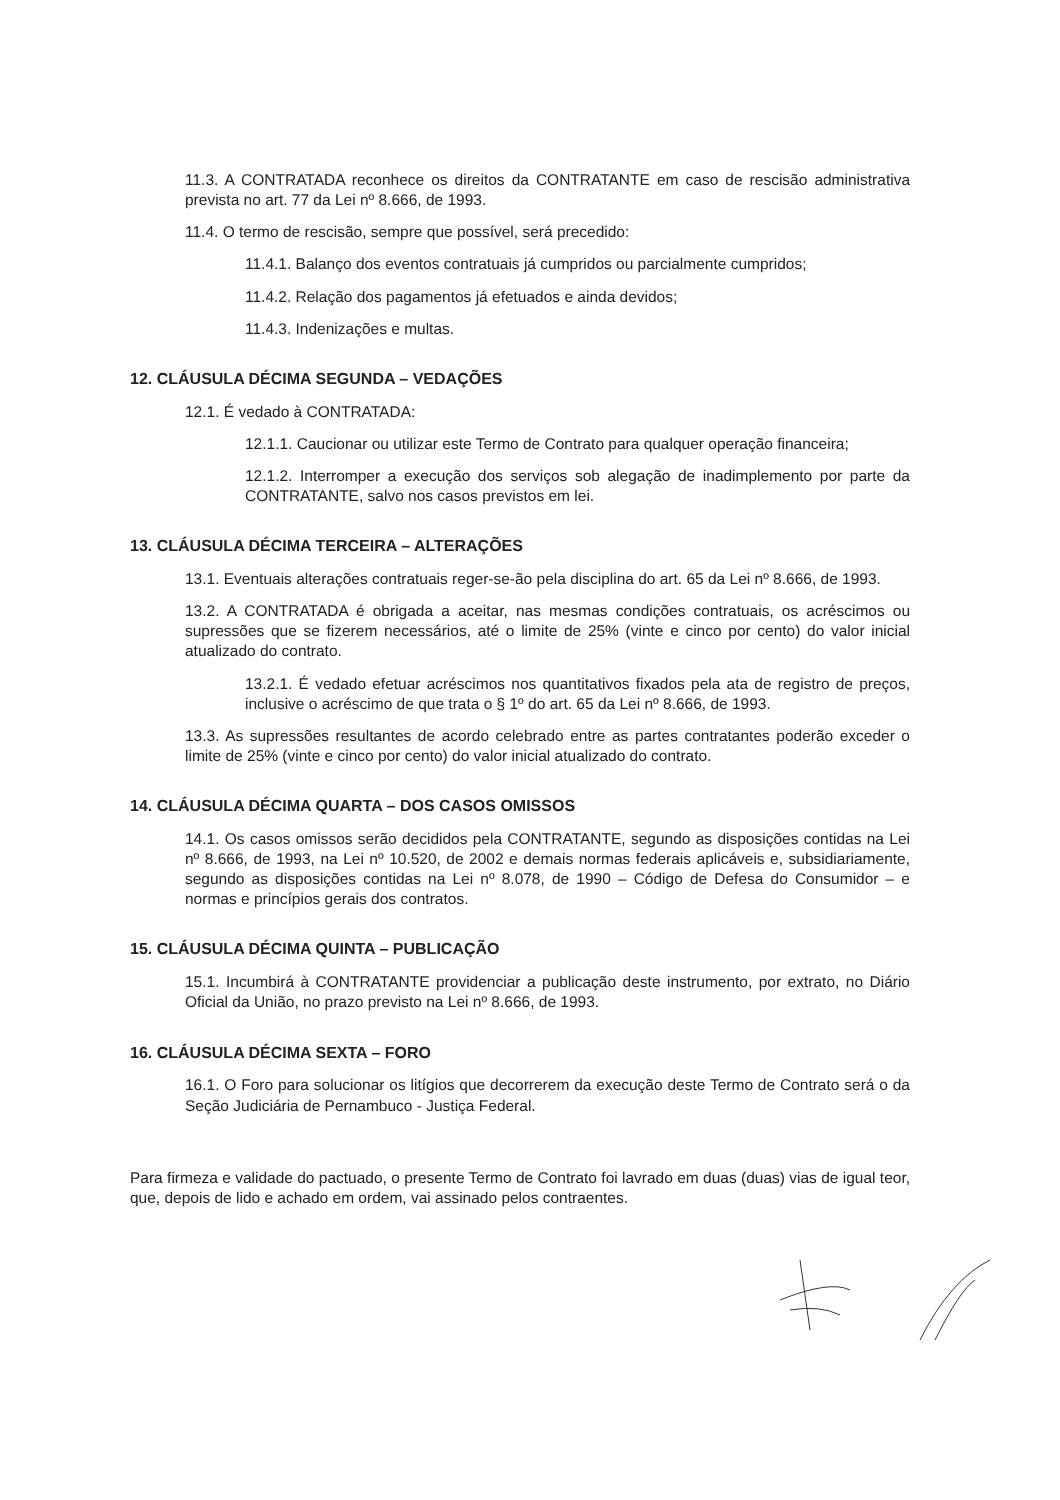11.3. A CONTRATADA reconhece os direitos da CONTRATANTE em caso de rescisão administrativa prevista no art. 77 da Lei nº 8.666, de 1993.
11.4. O termo de rescisão, sempre que possível, será precedido:
11.4.1. Balanço dos eventos contratuais já cumpridos ou parcialmente cumpridos;
11.4.2. Relação dos pagamentos já efetuados e ainda devidos;
11.4.3. Indenizações e multas.
12. CLÁUSULA DÉCIMA SEGUNDA – VEDAÇÕES
12.1. É vedado à CONTRATADA:
12.1.1. Caucionar ou utilizar este Termo de Contrato para qualquer operação financeira;
12.1.2. Interromper a execução dos serviços sob alegação de inadimplemento por parte da CONTRATANTE, salvo nos casos previstos em lei.
13. CLÁUSULA DÉCIMA TERCEIRA – ALTERAÇÕES
13.1. Eventuais alterações contratuais reger-se-ão pela disciplina do art. 65 da Lei nº 8.666, de 1993.
13.2. A CONTRATADA é obrigada a aceitar, nas mesmas condições contratuais, os acréscimos ou supressões que se fizerem necessários, até o limite de 25% (vinte e cinco por cento) do valor inicial atualizado do contrato.
13.2.1. É vedado efetuar acréscimos nos quantitativos fixados pela ata de registro de preços, inclusive o acréscimo de que trata o § 1º do art. 65 da Lei nº 8.666, de 1993.
13.3. As supressões resultantes de acordo celebrado entre as partes contratantes poderão exceder o limite de 25% (vinte e cinco por cento) do valor inicial atualizado do contrato.
14. CLÁUSULA DÉCIMA QUARTA – DOS CASOS OMISSOS
14.1. Os casos omissos serão decididos pela CONTRATANTE, segundo as disposições contidas na Lei nº 8.666, de 1993, na Lei nº 10.520, de 2002 e demais normas federais aplicáveis e, subsidiariamente, segundo as disposições contidas na Lei nº 8.078, de 1990 – Código de Defesa do Consumidor – e normas e princípios gerais dos contratos.
15. CLÁUSULA DÉCIMA QUINTA – PUBLICAÇÃO
15.1. Incumbirá à CONTRATANTE providenciar a publicação deste instrumento, por extrato, no Diário Oficial da União, no prazo previsto na Lei nº 8.666, de 1993.
16. CLÁUSULA DÉCIMA SEXTA – FORO
16.1. O Foro para solucionar os litígios que decorrerem da execução deste Termo de Contrato será o da Seção Judiciária de Pernambuco - Justiça Federal.
Para firmeza e validade do pactuado, o presente Termo de Contrato foi lavrado em duas (duas) vias de igual teor, que, depois de lido e achado em ordem, vai assinado pelos contraentes.